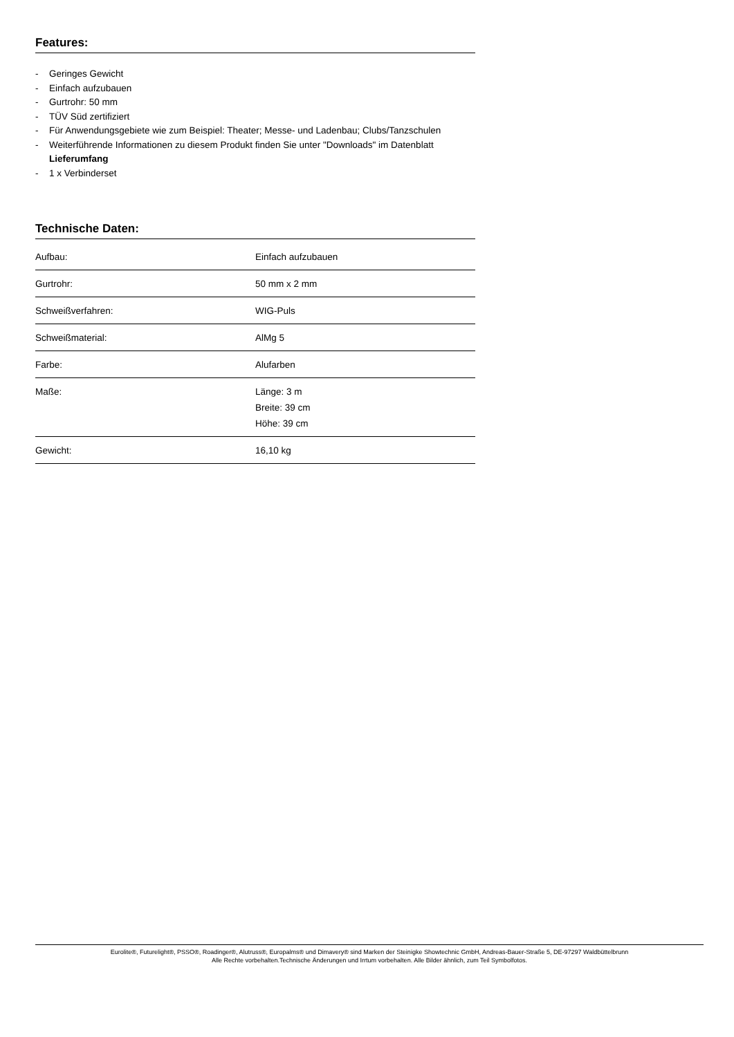Features:
- Geringes Gewicht
- Einfach aufzubauen
- Gurtrohr: 50 mm
- TÜV Süd zertifiziert
- Für Anwendungsgebiete wie zum Beispiel: Theater; Messe- und Ladenbau; Clubs/Tanzschulen
- Weiterführende Informationen zu diesem Produkt finden Sie unter "Downloads" im Datenblatt
Lieferumfang
- 1 x Verbinderset
Technische Daten:
| Aufbau: | Einfach aufzubauen |
| Gurtrohr: | 50 mm x 2 mm |
| Schweißverfahren: | WIG-Puls |
| Schweißmaterial: | AlMg 5 |
| Farbe: | Alufarben |
| Maße: | Länge: 3 m Breite: 39 cm Höhe: 39 cm |
| Gewicht: | 16,10 kg |
Eurolite®, Futurelight®, PSSO®, Roadinger®, Alutruss®, Europalms® und Dimavery® sind Marken der Steinigke Showtechnic GmbH, Andreas-Bauer-Straße 5, DE-97297 Waldbüttelbrunn
Alle Rechte vorbehalten.Technische Änderungen und Irrtum vorbehalten. Alle Bilder ähnlich, zum Teil Symbolfotos.